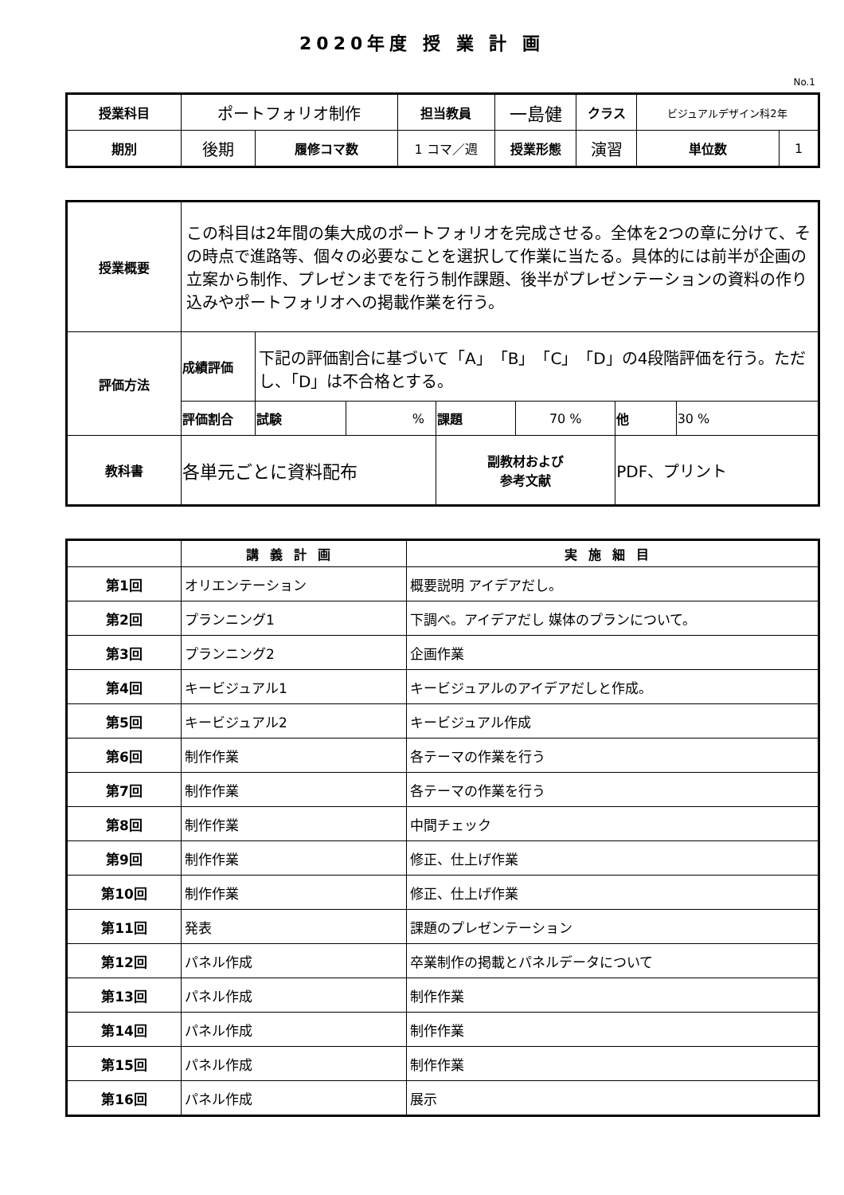2020年度 授 業 計 画
No.1
| 授業科目 | ポートフォリオ制作 | | 担当教員 | 一島健 | クラス | ビジュアルデザイン科2年 | |
| 期別 | 後期 | 履修コマ数 | 1 コマ／週 | 授業形態 | 演習 | 単位数 | 1 |
| 授業概要 | この科目は2年間の集大成のポートフォリオを完成させる。全体を2つの章に分けて、その時点で進路等、個々の必要なことを選択して作業に当たる。具体的には前半が企画の立案から制作、プレゼンまでを行う制作課題、後半がプレゼンテーションの資料の作り込みやポートフォリオへの掲載作業を行う。 | | | | | | |
| 評価方法 | 成績評価 | 下記の評価割合に基づいて「A」「B」「C」「D」の4段階評価を行う。ただし、「D」は不合格とする。 | | | | | |
| | 評価割合 | 試験 | % | 課題 | 70 % | 他 | 30 % |
| 教科書 | 各単元ごとに資料配布 | | | 副教材および 参考文献 | | PDF、プリント | |
| | 講義計画 | 実施細目 |
| --- | --- | --- |
| 第1回 | オリエンテーション | 概要説明 アイデアだし。 |
| 第2回 | プランニング1 | 下調べ。アイデアだし 媒体のプランについて。 |
| 第3回 | プランニング2 | 企画作業 |
| 第4回 | キービジュアル1 | キービジュアルのアイデアだしと作成。 |
| 第5回 | キービジュアル2 | キービジュアル作成 |
| 第6回 | 制作作業 | 各テーマの作業を行う |
| 第7回 | 制作作業 | 各テーマの作業を行う |
| 第8回 | 制作作業 | 中間チェック |
| 第9回 | 制作作業 | 修正、仕上げ作業 |
| 第10回 | 制作作業 | 修正、仕上げ作業 |
| 第11回 | 発表 | 課題のプレゼンテーション |
| 第12回 | パネル作成 | 卒業制作の掲載とパネルデータについて |
| 第13回 | パネル作成 | 制作作業 |
| 第14回 | パネル作成 | 制作作業 |
| 第15回 | パネル作成 | 制作作業 |
| 第16回 | パネル作成 | 展示 |